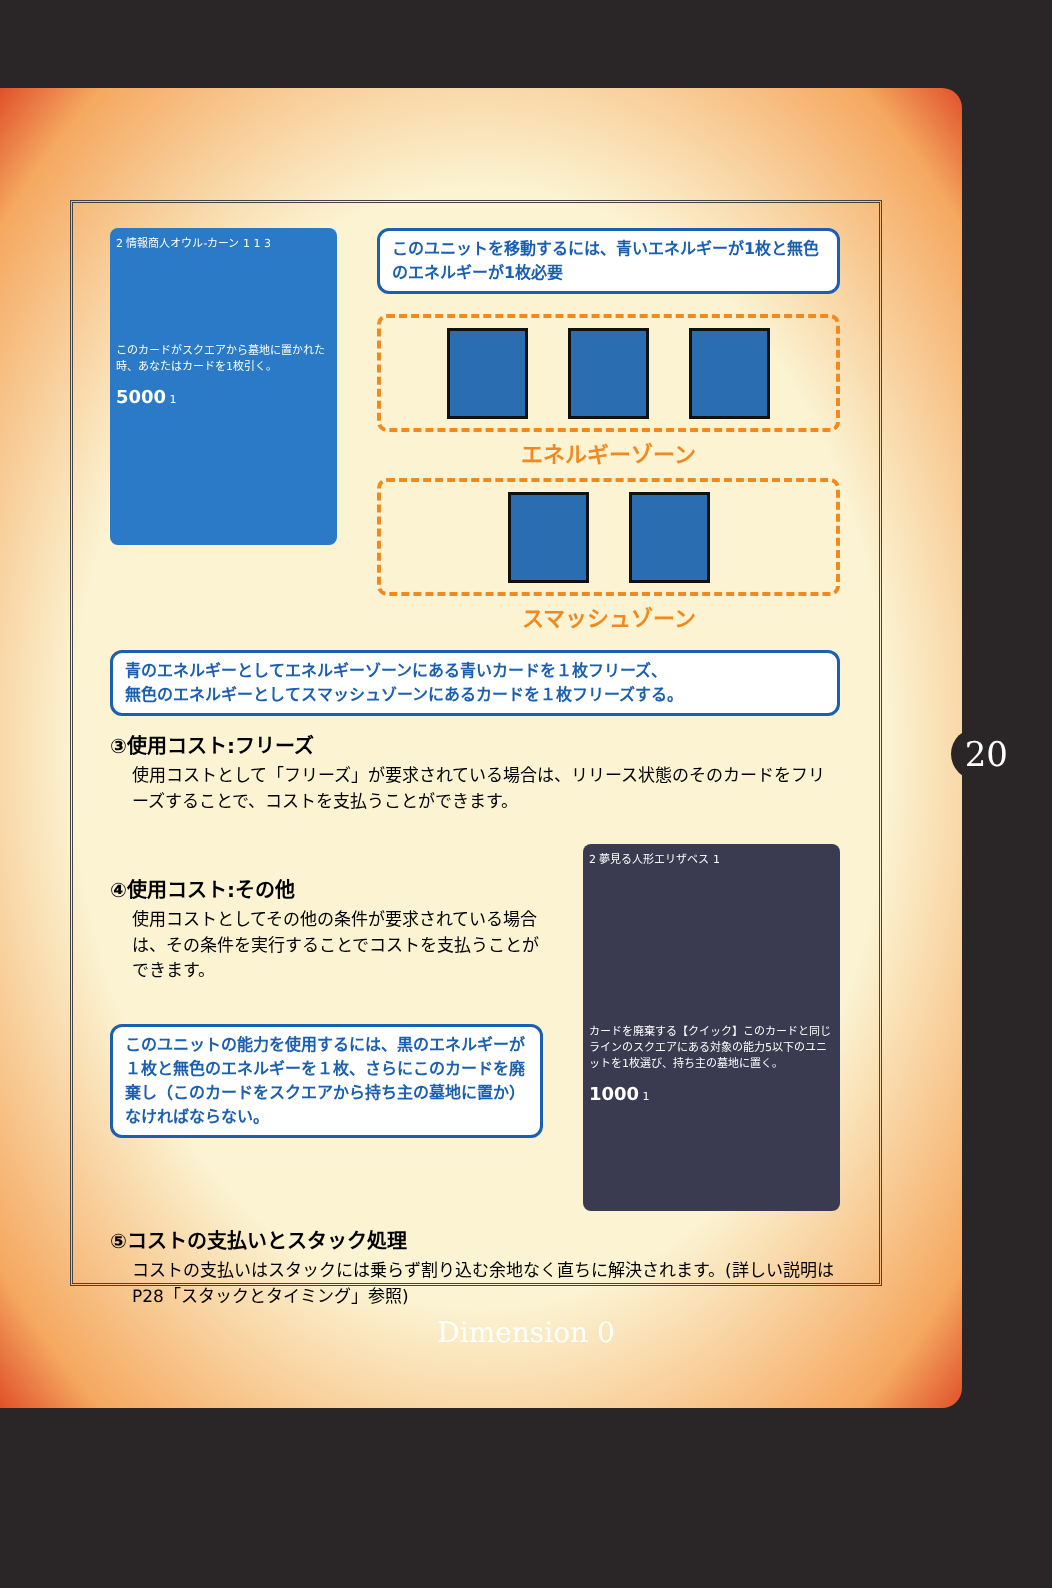20
2 情報商人オウル-カーン 1 1 3
このカードがスクエアから墓地に置かれた時、あなたはカードを1枚引く。
5000 1
このユニットを移動するには、青いエネルギーが1枚と無色のエネルギーが1枚必要
エネルギーゾーン
スマッシュゾーン
青のエネルギーとしてエネルギーゾーンにある青いカードを１枚フリーズ、
無色のエネルギーとしてスマッシュゾーンにあるカードを１枚フリーズする。
③使用コスト:フリーズ
使用コストとして「フリーズ」が要求されている場合は、リリース状態のそのカードをフリーズすることで、コストを支払うことができます。
④使用コスト:その他
使用コストとしてその他の条件が要求されている場合は、その条件を実行することでコストを支払うことができます。
このユニットの能力を使用するには、黒のエネルギーが１枚と無色のエネルギーを１枚、さらにこのカードを廃棄し（このカードをスクエアから持ち主の墓地に置か）なければならない。
2 夢見る人形エリザベス 1
カードを廃棄する【クイック】このカードと同じラインのスクエアにある対象の能力5以下のユニットを1枚選び、持ち主の墓地に置く。
1000 1
⑤コストの支払いとスタック処理
コストの支払いはスタックには乗らず割り込む余地なく直ちに解決されます。(詳しい説明はP28「スタックとタイミング」参照)
Dimension 0